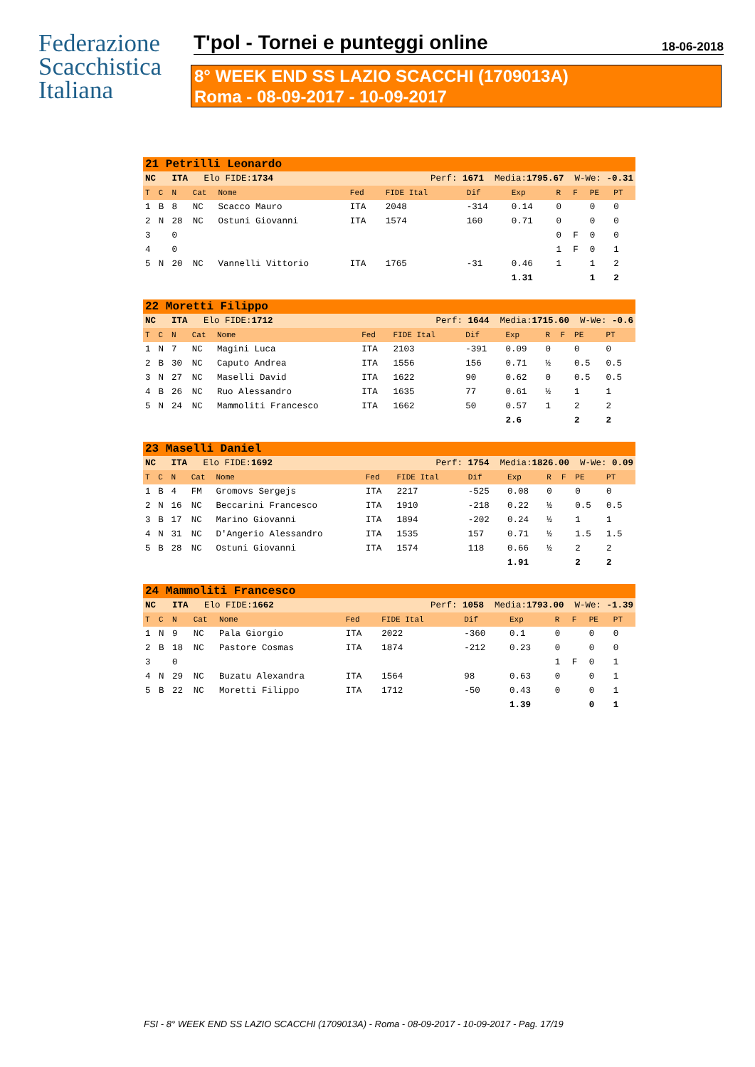Federazione
Scacchistica
Italiana
T'pol - Tornei e punteggi online 18-06-2018
8° WEEK END SS LAZIO SCACCHI (1709013A)
Roma - 08-09-2017 - 10-09-2017
| 21 Petrilli Leonardo | | | | | | | | | | | | |
| NC | | ITA Elo FIDE: 1734 | | | Perf: 1671 Media: 1795.67 W-We: -0.31 | | | | | | | |
| T | C | N | Cat | Nome | Fed | FIDE Ital | Dif | Exp | R | F | PE | PT |
| 1 | B | 8 | NC | Scacco Mauro | ITA | 2048 | -314 | 0.14 | 0 | | 0 | 0 |
| 2 | N | 28 | NC | Ostuni Giovanni | ITA | 1574 | 160 | 0.71 | 0 | | 0 | 0 |
| 3 | | 0 | | | | | | | 0 | F | 0 | 0 |
| 4 | | 0 | | | | | | | 1 | F | 0 | 1 |
| 5 | N | 20 | NC | Vannelli Vittorio | ITA | 1765 | -31 | 0.46 | 1 | | 1 | 2 |
| | | | | | | | | 1.31 | | | 1 | 2 |
| 22 Moretti Filippo | | | | | | | | | | | | |
| NC | | ITA Elo FIDE: 1712 | | | Perf: 1644 Media: 1715.60 W-We: -0.6 | | | | | | | |
| T | C | N | Cat | Nome | Fed | FIDE Ital | Dif | Exp | R | F | PE | PT |
| 1 | N | 7 | NC | Magini Luca | ITA | 2103 | -391 | 0.09 | 0 | | 0 | 0 |
| 2 | B | 30 | NC | Caputo Andrea | ITA | 1556 | 156 | 0.71 | ½ | | 0.5 | 0.5 |
| 3 | N | 27 | NC | Maselli David | ITA | 1622 | 90 | 0.62 | 0 | | 0.5 | 0.5 |
| 4 | B | 26 | NC | Ruo Alessandro | ITA | 1635 | 77 | 0.61 | ½ | | 1 | 1 |
| 5 | N | 24 | NC | Mammoliti Francesco | ITA | 1662 | 50 | 0.57 | 1 | | 2 | 2 |
| | | | | | | | | 2.6 | | | 2 | 2 |
| 23 Maselli Daniel | | | | | | | | | | | | |
| NC | | ITA Elo FIDE: 1692 | | | Perf: 1754 Media: 1826.00 W-We: 0.09 | | | | | | | |
| T | C | N | Cat | Nome | Fed | FIDE Ital | Dif | Exp | R | F | PE | PT |
| 1 | B | 4 | FM | Gromovs Sergejs | ITA | 2217 | -525 | 0.08 | 0 | | 0 | 0 |
| 2 | N | 16 | NC | Beccarini Francesco | ITA | 1910 | -218 | 0.22 | ½ | | 0.5 | 0.5 |
| 3 | B | 17 | NC | Marino Giovanni | ITA | 1894 | -202 | 0.24 | ½ | | 1 | 1 |
| 4 | N | 31 | NC | D'Angerio Alessandro | ITA | 1535 | 157 | 0.71 | ½ | | 1.5 | 1.5 |
| 5 | B | 28 | NC | Ostuni Giovanni | ITA | 1574 | 118 | 0.66 | ½ | | 2 | 2 |
| | | | | | | | | 1.91 | | | 2 | 2 |
| 24 Mammoliti Francesco | | | | | | | | | | | | |
| NC | | ITA Elo FIDE: 1662 | | | Perf: 1058 Media: 1793.00 W-We: -1.39 | | | | | | | |
| T | C | N | Cat | Nome | Fed | FIDE Ital | Dif | Exp | R | F | PE | PT |
| 1 | N | 9 | NC | Pala Giorgio | ITA | 2022 | -360 | 0.1 | 0 | | 0 | 0 |
| 2 | B | 18 | NC | Pastore Cosmas | ITA | 1874 | -212 | 0.23 | 0 | | 0 | 0 |
| 3 | | 0 | | | | | | | 1 | F | 0 | 1 |
| 4 | N | 29 | NC | Buzatu Alexandra | ITA | 1564 | 98 | 0.63 | 0 | | 0 | 1 |
| 5 | B | 22 | NC | Moretti Filippo | ITA | 1712 | -50 | 0.43 | 0 | | 0 | 1 |
| | | | | | | | | 1.39 | | | 0 | 1 |
FSI - 8° WEEK END SS LAZIO SCACCHI (1709013A) - Roma - 08-09-2017 - 10-09-2017 - Pag. 17/19